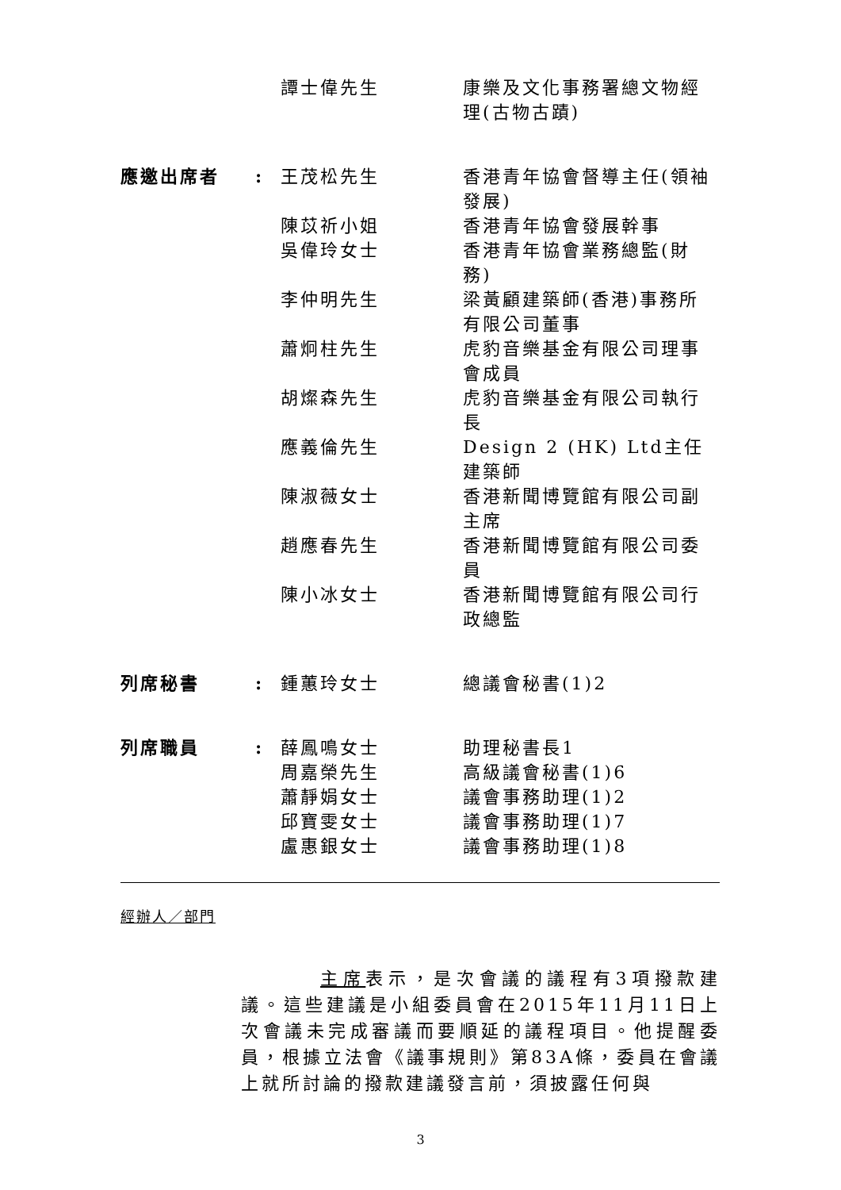| | | 譚士偉先生 | 康樂及文化事務署總文物經理(古物古蹟) |
| 應邀出席者 | : | 王茂松先生 | 香港青年協會督導主任(領袖發展) |
| | | 陳苡祈小姐 | 香港青年協會發展幹事 |
| | | 吳偉玲女士 | 香港青年協會業務總監(財務) |
| | | 李仲明先生 | 梁黃顧建築師(香港)事務所有限公司董事 |
| | | 蕭炯柱先生 | 虎豹音樂基金有限公司理事會成員 |
| | | 胡燦森先生 | 虎豹音樂基金有限公司執行長 |
| | | 應義倫先生 | Design 2 (HK) Ltd主任建築師 |
| | | 陳淑薇女士 | 香港新聞博覽館有限公司副主席 |
| | | 趙應春先生 | 香港新聞博覽館有限公司委員 |
| | | 陳小冰女士 | 香港新聞博覽館有限公司行政總監 |
| 列席秘書 | : | 鍾蕙玲女士 | 總議會秘書(1)2 |
| 列席職員 | : | 薛鳳鳴女士 | 助理秘書長1 |
| | | 周嘉榮先生 | 高級議會秘書(1)6 |
| | | 蕭靜娟女士 | 議會事務助理(1)2 |
| | | 邱寶雯女士 | 議會事務助理(1)7 |
| | | 盧惠銀女士 | 議會事務助理(1)8 |
經辦人／部門
主席表示，是次會議的議程有3項撥款建議。這些建議是小組委員會在2015年11月11日上次會議未完成審議而要順延的議程項目。他提醒委員，根據立法會《議事規則》第83A條，委員在會議上就所討論的撥款建議發言前，須披露任何與
3